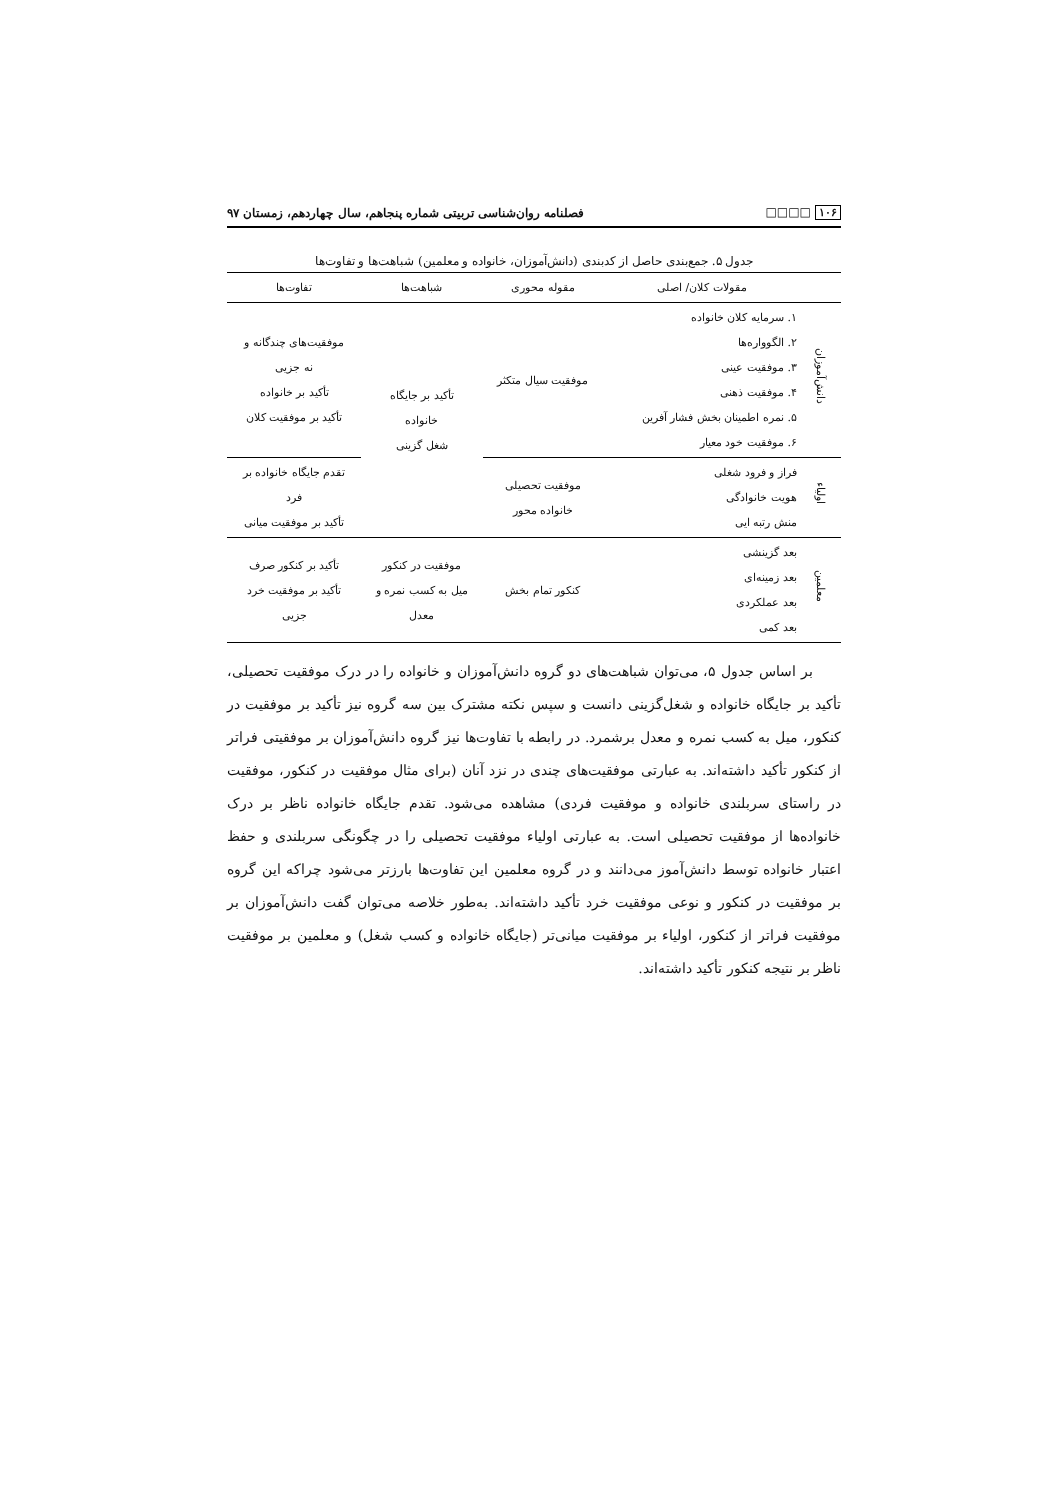۱۰۶ □□□□ فصلنامه روان‌شناسی تربیتی شماره پنجاهم، سال چهاردهم، زمستان ۹۷
جدول ۵. جمع‌بندی حاصل از کدبندی (دانش‌آموزان، خانواده و معلمین) شباهت‌ها و تفاوت‌ها
| | مقولات کلان/ اصلی | مقوله محوری | شباهت‌ها | تفاوت‌ها |
| --- | --- | --- | --- | --- |
| دانش‌آموزان | ۱. سرمایه کلان خانواده ۲. الگووارەها ۳. موفقیت عینی ۴. موفقیت ذهنی ۵. نمره اطمینان بخش فشار آفرین ۶. موفقیت خود معیار | موفقیت سیال متکثر | تأکید بر جایگاه خانواده شغل گزینی | موفقیت‌های چندگانه و نه جزیی تأکید بر خانواده تأکید بر موفقیت کلان |
| اولیاء | فراز و فرود شغلی هویت خانوادگی منش رتبه ایی | موفقیت تحصیلی خانواده محور | | تقدم جایگاه خانواده بر فرد تأکید بر موفقیت میانی |
| معلمین | بعد گزینشی بعد زمینه‌ای بعد عملکردی بعد کمی | کنکور تمام بخش | موفقیت در کنکور میل به کسب نمره و معدل | تأکید بر کنکور صرف تأکید بر موفقیت خرد جزیی |
بر اساس جدول ۵، می‌توان شباهت‌های دو گروه دانش‌آموزان و خانواده را در درک موفقیت تحصیلی، تأکید بر جایگاه خانواده و شغل‌گزینی دانست و سپس نکته مشترک بین سه گروه نیز تأکید بر موفقیت در کنکور، میل به کسب نمره و معدل برشمرد. در رابطه با تفاوت‌ها نیز گروه دانش‌آموزان بر موفقیتی فراتر از کنکور تأکید داشته‌اند. به عبارتی موفقیت‌های چندی در نزد آنان (برای مثال موفقیت در کنکور، موفقیت در راستای سربلندی خانواده و موفقیت فردی) مشاهده می‌شود. تقدم جایگاه خانواده ناظر بر درک خانواده‌ها از موفقیت تحصیلی است. به عبارتی اولیاء موفقیت تحصیلی را در چگونگی سربلندی و حفظ اعتبار خانواده توسط دانش‌آموز می‌دانند و در گروه معلمین این تفاوت‌ها بارزتر می‌شود چراکه این گروه بر موفقیت در کنکور و نوعی موفقیت خرد تأکید داشته‌اند. به‌طور خلاصه می‌توان گفت دانش‌آموزان بر موفقیت فراتر از کنکور، اولیاء بر موفقیت میانی‌تر (جایگاه خانواده و کسب شغل) و معلمین بر موفقیت ناظر بر نتیجه کنکور تأکید داشته‌اند.